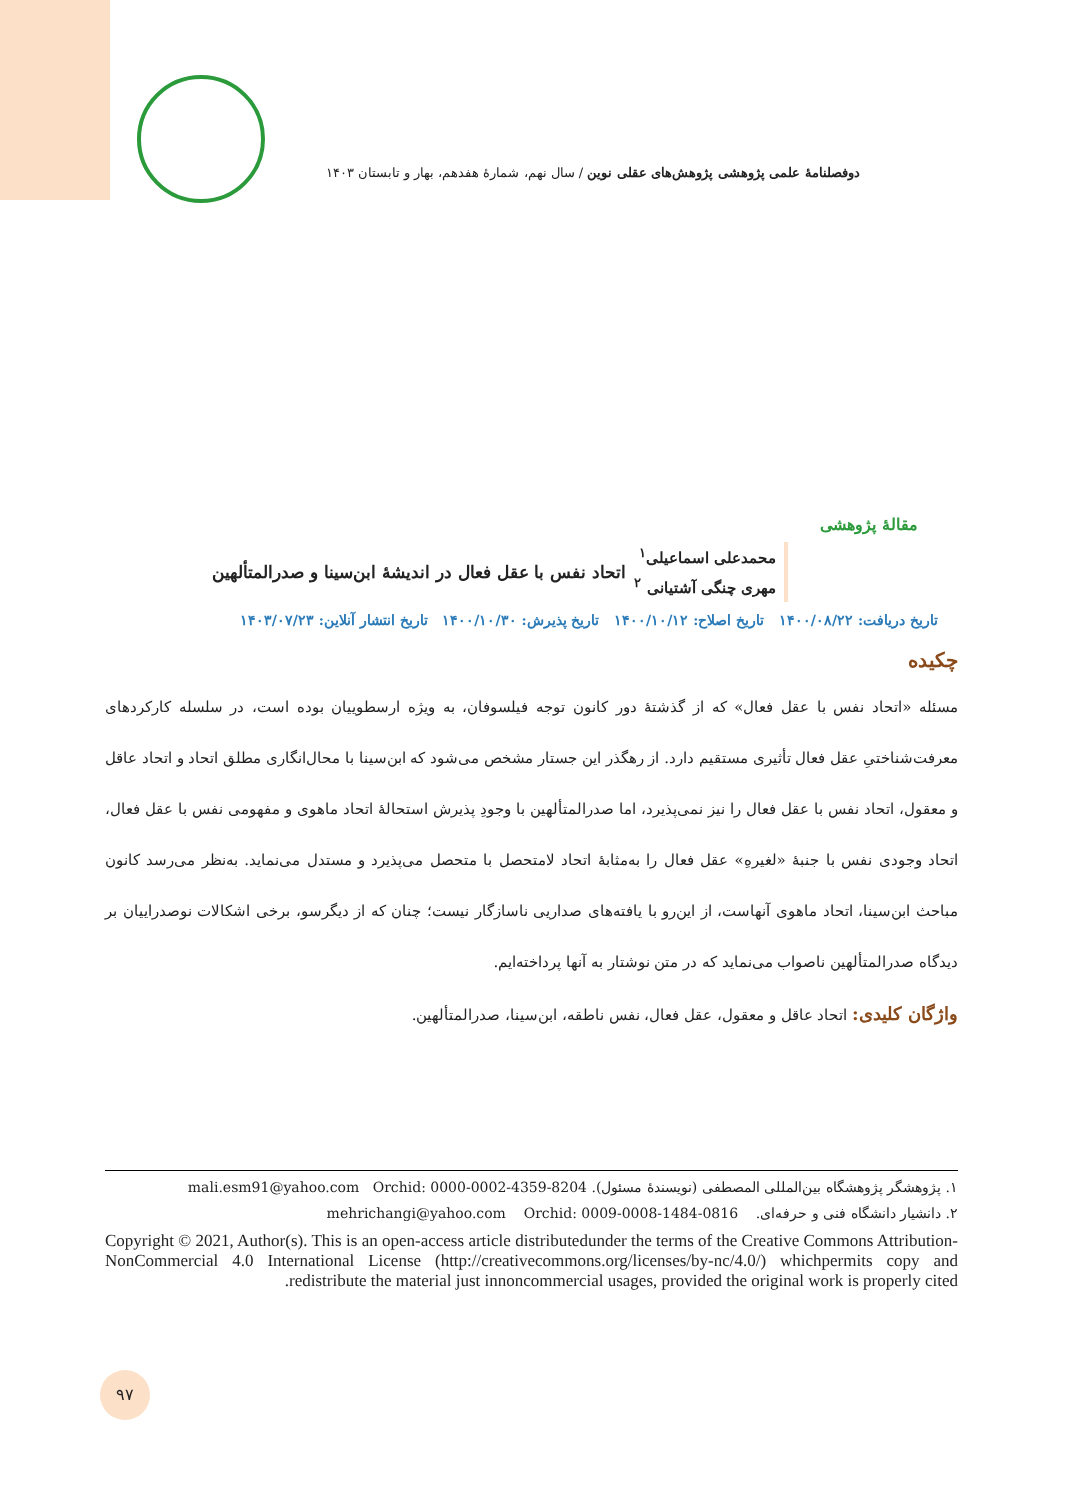دوفصلنامهٔ علمی پژوهشی پژوهش‌های عقلی نوین / سال نهم، شمارهٔ هفدهم، بهار و تابستان ۱۴۰۳
مقالهٔ پژوهشی
محمدعلی اسماعیلی<sup>۱</sup>
مهری چنگی آشتیانی <sup>۲</sup>
اتحاد نفس با عقل فعال در اندیشهٔ ابن‌سینا و صدرالمتألهین
تاریخ دریافت: ۱۴۰۰/۰۸/۲۲ تاریخ اصلاح: ۱۴۰۰/۱۰/۱۲ تاریخ پذیرش: ۱۴۰۰/۱۰/۳۰ تاریخ انتشار آنلاین: ۱۴۰۳/۰۷/۲۳
چکیده
مسئله «اتحاد نفس با عقل فعال» که از گذشتهٔ دور کانون توجه فیلسوفان، به ویژه ارسطوییان بوده است، در سلسله کارکردهای معرفت‌شناختیِ عقل فعال تأثیری مستقیم دارد. از رهگذر این جستار مشخص می‌شود که ابن‌سینا با محال‌انگاری مطلق اتحاد و اتحاد عاقل و معقول، اتحاد نفس با عقل فعال را نیز نمی‌پذیرد، اما صدرالمتألهین با وجودِ پذیرش استحالهٔ اتحاد ماهوی و مفهومی نفس با عقل فعال، اتحاد وجودی نفس با جنبهٔ «لغیرهِ» عقل فعال را به‌مثابهٔ اتحاد لامتحصل با متحصل می‌پذیرد و مستدل می‌نماید. به‌نظر می‌رسد کانون مباحث ابن‌سینا، اتحاد ماهوی آنهاست، از این‌رو با یافته‌های صداریی ناسازگار نیست؛ چنان که از دیگرسو، برخی اشکالات نوصدراییان بر دیدگاه صدرالمتألهین ناصواب می‌نماید که در متن نوشتار به آنها پرداخته‌ایم.
واژگان کلیدی: اتحاد عاقل و معقول، عقل فعال، نفس ناطقه، ابن‌سینا، صدرالمتألهین.
۱. پژوهشگر پژوهشگاه بین‌المللی المصطفی (نویسندهٔ مسئول). mali.esm91@yahoo.com Orchid: 0000-0002-4359-8204
۲. دانشیار دانشگاه فنی و حرفه‌ای. mehrichangi@yahoo.com Orchid: 0009-0008-1484-0816
Copyright © 2021, Author(s). This is an open-access article distributedunder the terms of the Creative Commons Attribution-NonCommercial 4.0 International License (http://creativecommons.org/licenses/by-nc/4.0/) whichpermits copy and redistribute the material just innoncommercial usages, provided the original work is properly cited.
۹۷